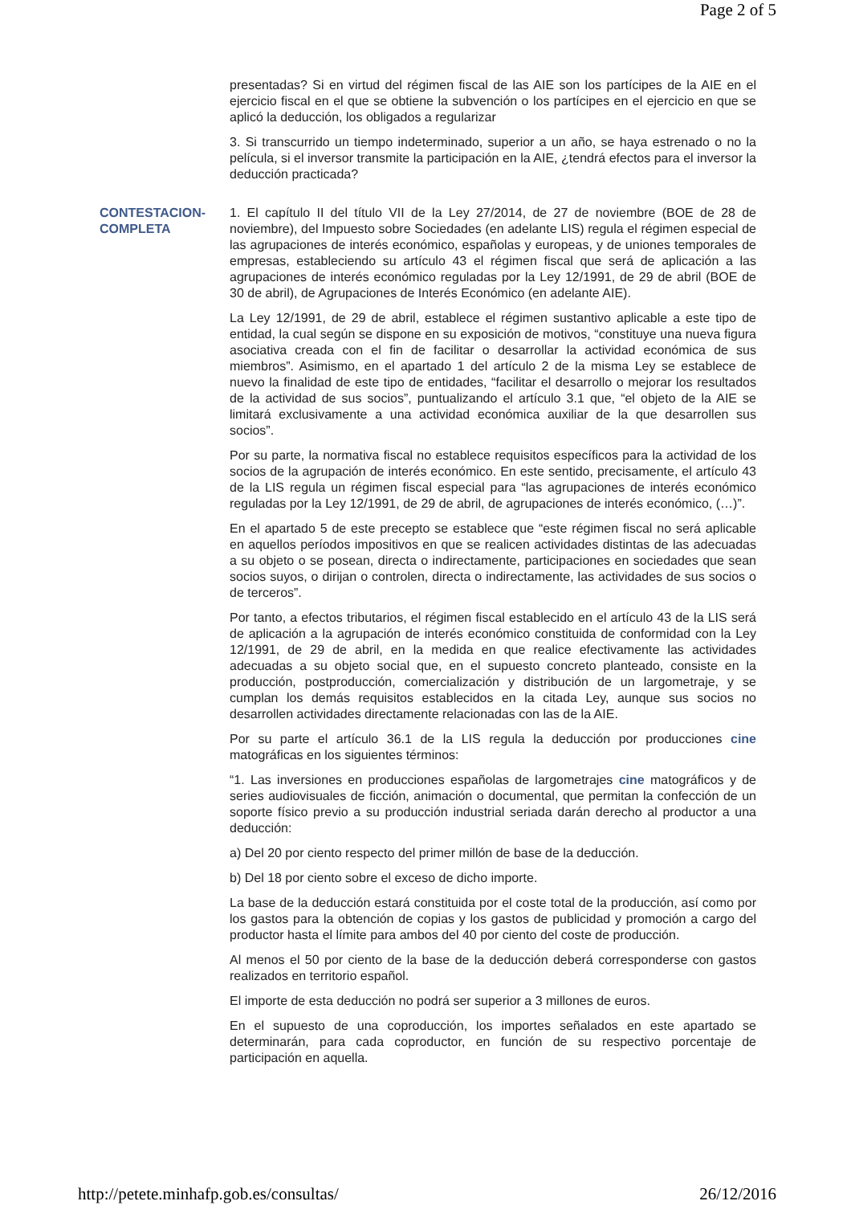Page 2 of 5
presentadas? Si en virtud del régimen fiscal de las AIE son los partícipes de la AIE en el ejercicio fiscal en el que se obtiene la subvención o los partícipes en el ejercicio en que se aplicó la deducción, los obligados a regularizar
3. Si transcurrido un tiempo indeterminado, superior a un año, se haya estrenado o no la película, si el inversor transmite la participación en la AIE, ¿tendrá efectos para el inversor la deducción practicada?
CONTESTACION-
COMPLETA
1. El capítulo II del título VII de la Ley 27/2014, de 27 de noviembre (BOE de 28 de noviembre), del Impuesto sobre Sociedades (en adelante LIS) regula el régimen especial de las agrupaciones de interés económico, españolas y europeas, y de uniones temporales de empresas, estableciendo su artículo 43 el régimen fiscal que será de aplicación a las agrupaciones de interés económico reguladas por la Ley 12/1991, de 29 de abril (BOE de 30 de abril), de Agrupaciones de Interés Económico (en adelante AIE).
La Ley 12/1991, de 29 de abril, establece el régimen sustantivo aplicable a este tipo de entidad, la cual según se dispone en su exposición de motivos, “constituye una nueva figura asociativa creada con el fin de facilitar o desarrollar la actividad económica de sus miembros”. Asimismo, en el apartado 1 del artículo 2 de la misma Ley se establece de nuevo la finalidad de este tipo de entidades, “facilitar el desarrollo o mejorar los resultados de la actividad de sus socios”, puntualizando el artículo 3.1 que, “el objeto de la AIE se limitará exclusivamente a una actividad económica auxiliar de la que desarrollen sus socios”.
Por su parte, la normativa fiscal no establece requisitos específicos para la actividad de los socios de la agrupación de interés económico. En este sentido, precisamente, el artículo 43 de la LIS regula un régimen fiscal especial para “las agrupaciones de interés económico reguladas por la Ley 12/1991, de 29 de abril, de agrupaciones de interés económico, (…)”.
En el apartado 5 de este precepto se establece que “este régimen fiscal no será aplicable en aquellos períodos impositivos en que se realicen actividades distintas de las adecuadas a su objeto o se posean, directa o indirectamente, participaciones en sociedades que sean socios suyos, o dirijan o controlen, directa o indirectamente, las actividades de sus socios o de terceros”.
Por tanto, a efectos tributarios, el régimen fiscal establecido en el artículo 43 de la LIS será de aplicación a la agrupación de interés económico constituida de conformidad con la Ley 12/1991, de 29 de abril, en la medida en que realice efectivamente las actividades adecuadas a su objeto social que, en el supuesto concreto planteado, consiste en la producción, postproducción, comercialización y distribución de un largometraje, y se cumplan los demás requisitos establecidos en la citada Ley, aunque sus socios no desarrollen actividades directamente relacionadas con las de la AIE.
Por su parte el artículo 36.1 de la LIS regula la deducción por producciones cine matográficas en los siguientes términos:
“1. Las inversiones en producciones españolas de largometrajes cine matográficos y de series audiovisuales de ficción, animación o documental, que permitan la confección de un soporte físico previo a su producción industrial seriada darán derecho al productor a una deducción:
a) Del 20 por ciento respecto del primer millón de base de la deducción.
b) Del 18 por ciento sobre el exceso de dicho importe.
La base de la deducción estará constituida por el coste total de la producción, así como por los gastos para la obtención de copias y los gastos de publicidad y promoción a cargo del productor hasta el límite para ambos del 40 por ciento del coste de producción.
Al menos el 50 por ciento de la base de la deducción deberá corresponderse con gastos realizados en territorio español.
El importe de esta deducción no podrá ser superior a 3 millones de euros.
En el supuesto de una coproducción, los importes señalados en este apartado se determinarán, para cada coproductor, en función de su respectivo porcentaje de participación en aquella.
http://petete.minhafp.gob.es/consultas/ 26/12/2016